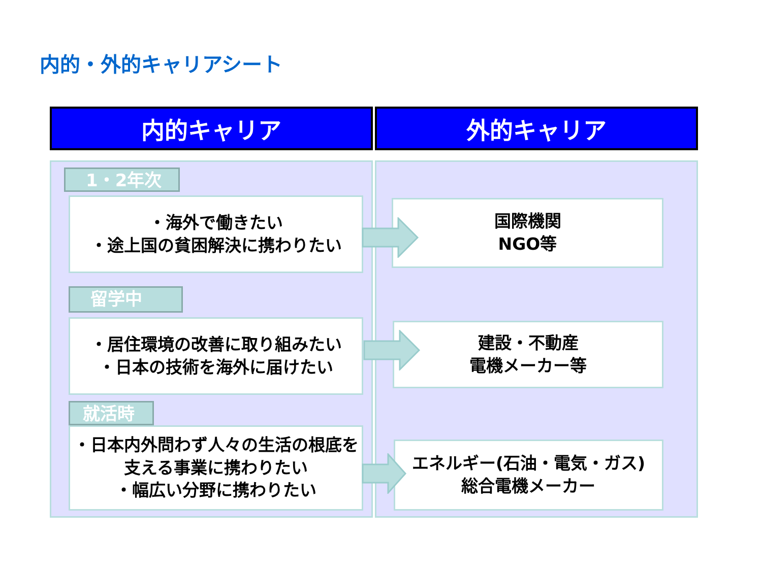内的・外的キャリアシート
内的キャリア 外的キャリア
1・2年次
・海外で働きたい
・途上国の貧困解決に携わりたい
留学中
・居住環境の改善に取り組みたい
・日本の技術を海外に届けたい
就活時
・日本内外問わず人々の生活の根底を支える事業に携わりたい
・幅広い分野に携わりたい
国際機関
NGO等
建設・不動産
電機メーカー等
エネルギー(石油・電気・ガス)
総合電機メーカー